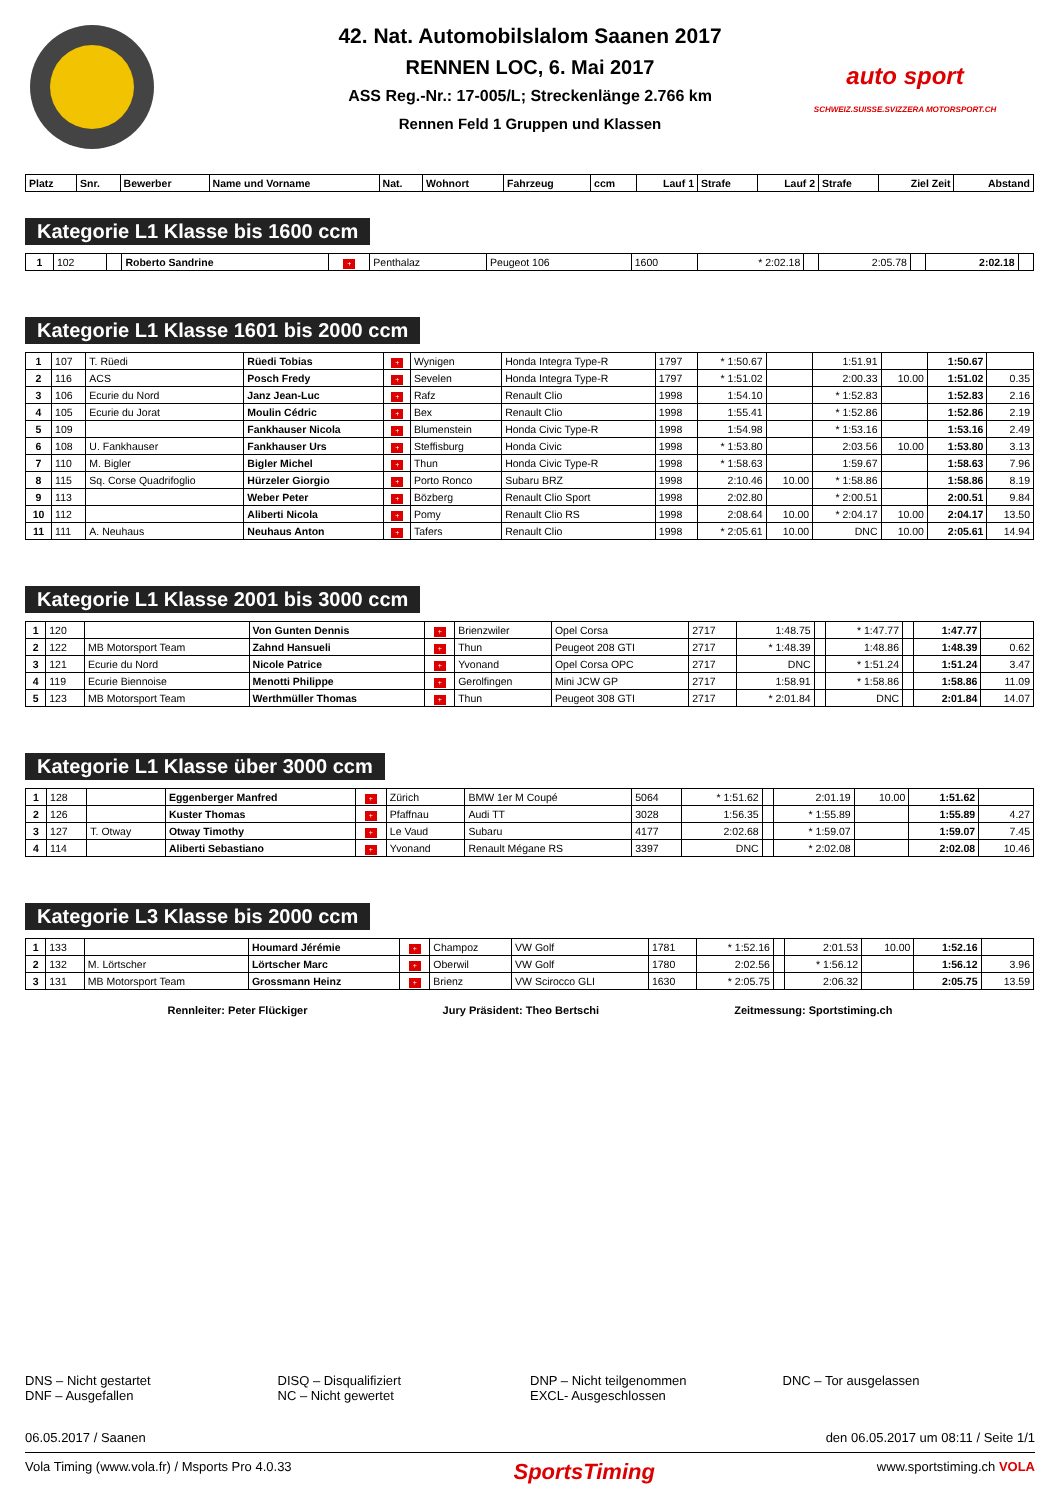auto sport
SCHWEIZ.SUISSE.SVIZZERA MOTORSPORT.CH
42. Nat. Automobilslalom Saanen 2017
RENNEN LOC, 6. Mai 2017
ASS Reg.-Nr.: 17-005/L; Streckenlänge 2.766 km
Rennen Feld 1 Gruppen und Klassen
| Platz | Snr. | Bewerber | Name und Vorname | Nat. | Wohnort | Fahrzeug | ccm | Lauf 1 | Strafe | Lauf 2 | Strafe | Ziel Zeit | Abstand |
| --- | --- | --- | --- | --- | --- | --- | --- | --- | --- | --- | --- | --- | --- |
Kategorie L1 Klasse bis 1600 ccm
| 1 | 102 | | Roberto Sandrine | + | Penthalaz | Peugeot 106 | 1600 | * 2:02.18 | | 2:05.78 | | 2:02.18 | |
Kategorie L1 Klasse 1601 bis 2000 ccm
| 1 | 107 | T. Rüedi | Rüedi Tobias | + | Wynigen | Honda Integra Type-R | 1797 | * 1:50.67 | | 1:51.91 | | 1:50.67 | |
| 2 | 116 | ACS | Posch Fredy | + | Sevelen | Honda Integra Type-R | 1797 | * 1:51.02 | | 2:00.33 | 10.00 | 1:51.02 | 0.35 |
| 3 | 106 | Ecurie du Nord | Janz Jean-Luc | + | Rafz | Renault Clio | 1998 | 1:54.10 | | * 1:52.83 | | 1:52.83 | 2.16 |
| 4 | 105 | Ecurie du Jorat | Moulin Cédric | + | Bex | Renault Clio | 1998 | 1:55.41 | | * 1:52.86 | | 1:52.86 | 2.19 |
| 5 | 109 | | Fankhauser Nicola | + | Blumenstein | Honda Civic Type-R | 1998 | 1:54.98 | | * 1:53.16 | | 1:53.16 | 2.49 |
| 6 | 108 | U. Fankhauser | Fankhauser Urs | + | Steffisburg | Honda Civic | 1998 | * 1:53.80 | | 2:03.56 | 10.00 | 1:53.80 | 3.13 |
| 7 | 110 | M. Bigler | Bigler Michel | + | Thun | Honda Civic Type-R | 1998 | * 1:58.63 | | 1:59.67 | | 1:58.63 | 7.96 |
| 8 | 115 | Sq. Corse Quadrifoglio | Hürzeler Giorgio | + | Porto Ronco | Subaru BRZ | 1998 | 2:10.46 | 10.00 | * 1:58.86 | | 1:58.86 | 8.19 |
| 9 | 113 | | Weber Peter | + | Bözberg | Renault Clio Sport | 1998 | 2:02.80 | | * 2:00.51 | | 2:00.51 | 9.84 |
| 10 | 112 | | Aliberti Nicola | + | Pomy | Renault Clio RS | 1998 | 2:08.64 | 10.00 | * 2:04.17 | 10.00 | 2:04.17 | 13.50 |
| 11 | 111 | A. Neuhaus | Neuhaus Anton | + | Tafers | Renault Clio | 1998 | * 2:05.61 | 10.00 | DNC | 10.00 | 2:05.61 | 14.94 |
Kategorie L1 Klasse 2001 bis 3000 ccm
| 1 | 120 | | Von Gunten Dennis | + | Brienzwiler | Opel Corsa | 2717 | 1:48.75 | | * 1:47.77 | | 1:47.77 | |
| 2 | 122 | MB Motorsport Team | Zahnd Hansueli | + | Thun | Peugeot 208 GTI | 2717 | * 1:48.39 | | 1:48.86 | | 1:48.39 | 0.62 |
| 3 | 121 | Ecurie du Nord | Nicole Patrice | + | Yvonand | Opel Corsa OPC | 2717 | DNC | | * 1:51.24 | | 1:51.24 | 3.47 |
| 4 | 119 | Ecurie Biennoise | Menotti Philippe | + | Gerolfingen | Mini JCW GP | 2717 | 1:58.91 | | * 1:58.86 | | 1:58.86 | 11.09 |
| 5 | 123 | MB Motorsport Team | Werthmüller Thomas | + | Thun | Peugeot 308 GTI | 2717 | * 2:01.84 | | DNC | | 2:01.84 | 14.07 |
Kategorie L1 Klasse über 3000 ccm
| 1 | 128 | | Eggenberger Manfred | + | Zürich | BMW 1er M Coupé | 5064 | * 1:51.62 | | 2:01.19 | 10.00 | 1:51.62 | |
| 2 | 126 | | Kuster Thomas | + | Pfaffnau | Audi TT | 3028 | 1:56.35 | | * 1:55.89 | | 1:55.89 | 4.27 |
| 3 | 127 | T. Otway | Otway Timothy | + | Le Vaud | Subaru | 4177 | 2:02.68 | | * 1:59.07 | | 1:59.07 | 7.45 |
| 4 | 114 | | Aliberti Sebastiano | + | Yvonand | Renault Mégane RS | 3397 | DNC | | * 2:02.08 | | 2:02.08 | 10.46 |
Kategorie L3 Klasse bis 2000 ccm
| 1 | 133 | | Houmard Jérémie | + | Champoz | VW Golf | 1781 | * 1:52.16 | | 2:01.53 | 10.00 | 1:52.16 | |
| 2 | 132 | M. Lörtscher | Lörtscher Marc | + | Oberwil | VW Golf | 1780 | 2:02.56 | | * 1:56.12 | | 1:56.12 | 3.96 |
| 3 | 131 | MB Motorsport Team | Grossmann Heinz | + | Brienz | VW Scirocco GLI | 1630 | * 2:05.75 | | 2:06.32 | | 2:05.75 | 13.59 |
Rennleiter: Peter Flückiger Jury Präsident: Theo Bertschi Zeitmessung: Sportstiming.ch
DNS – Nicht gestartet
DNF – Ausgefallen
DISQ – Disqualifiziert
NC – Nicht gewertet
DNP – Nicht teilgenommen
EXCL- Ausgeschlossen
DNC – Tor ausgelassen
06.05.2017 / Saanen den 06.05.2017 um 08:11 / Seite 1/1
Vola Timing (www.vola.fr) / Msports Pro 4.0.33 SportsTiming www.sportstiming.ch VOLA